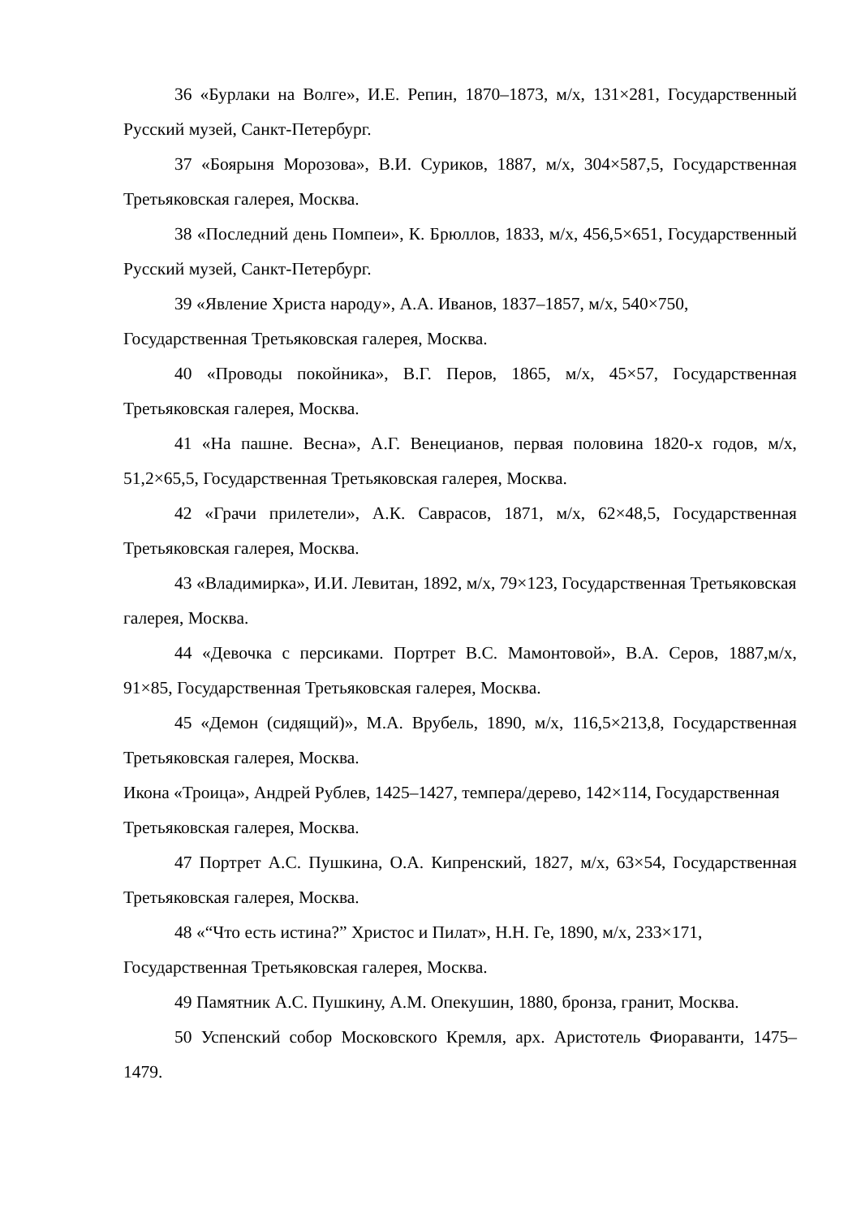36 «Бурлаки на Волге», И.Е. Репин, 1870–1873, м/х, 131×281, Государственный Русский музей, Санкт-Петербург.
37 «Боярыня Морозова», В.И. Суриков, 1887, м/х, 304×587,5, Государственная Третьяковская галерея, Москва.
38 «Последний день Помпеи», К. Брюллов, 1833, м/х, 456,5×651, Государственный Русский музей, Санкт-Петербург.
39 «Явление Христа народу», А.А. Иванов, 1837–1857, м/х, 540×750, Государственная Третьяковская галерея, Москва.
40 «Проводы покойника», В.Г. Перов, 1865, м/х, 45×57, Государственная Третьяковская галерея, Москва.
41 «На пашне. Весна», А.Г. Венецианов, первая половина 1820-х годов, м/х, 51,2×65,5, Государственная Третьяковская галерея, Москва.
42 «Грачи прилетели», А.К. Саврасов, 1871, м/х, 62×48,5, Государственная Третьяковская галерея, Москва.
43 «Владимирка», И.И. Левитан, 1892, м/х, 79×123, Государственная Третьяковская галерея, Москва.
44 «Девочка с персиками. Портрет В.С. Мамонтовой», В.А. Серов, 1887,м/х, 91×85, Государственная Третьяковская галерея, Москва.
45 «Демон (сидящий)», М.А. Врубель, 1890, м/х, 116,5×213,8, Государственная Третьяковская галерея, Москва.
Икона «Троица», Андрей Рублев, 1425–1427, темпера/дерево, 142×114, Государственная Третьяковская галерея, Москва.
47 Портрет А.С. Пушкина, О.А. Кипренский, 1827, м/х, 63×54, Государственная Третьяковская галерея, Москва.
48 «“Что есть истина?” Христос и Пилат», Н.Н. Ге, 1890, м/х, 233×171, Государственная Третьяковская галерея, Москва.
49 Памятник А.С. Пушкину, А.М. Опекушин, 1880, бронза, гранит, Москва.
50 Успенский собор Московского Кремля, арх. Аристотель Фиораванти, 1475–1479.